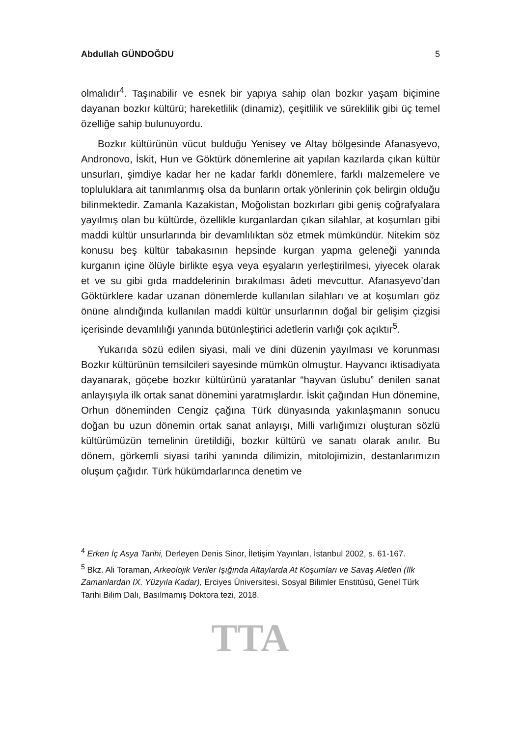Abdullah GÜNDOĞDU 5
olmalıdır<sup>4</sup>. Taşınabilir ve esnek bir yapıya sahip olan bozkır yaşam biçimine dayanan bozkır kültürü; hareketlilik (dinamiz), çeşitlilik ve süreklilik gibi üç temel özelliğe sahip bulunuyordu.
Bozkır kültürünün vücut bulduğu Yenisey ve Altay bölgesinde Afanasyevo, Andronovo, İskit, Hun ve Göktürk dönemlerine ait yapılan kazılarda çıkan kültür unsurları, şimdiye kadar her ne kadar farklı dönemlere, farklı malzemelere ve topluluklara ait tanımlanmış olsa da bunların ortak yönlerinin çok belirgin olduğu bilinmektedir. Zamanla Kazakistan, Moğolistan bozkırları gibi geniş coğrafyalara yayılmış olan bu kültürde, özellikle kurganlardan çıkan silahlar, at koşumları gibi maddi kültür unsurlarında bir devamlılıktan söz etmek mümkündür. Nitekim söz konusu beş kültür tabakasının hepsinde kurgan yapma geleneği yanında kurganın içine ölüyle birlikte eşya veya eşyaların yerleştirilmesi, yiyecek olarak et ve su gibi gıda maddelerinin bırakılması âdeti mevcuttur. Afanasyevo’dan Göktürklere kadar uzanan dönemlerde kullanılan silahları ve at koşumları göz önüne alındığında kullanılan maddi kültür unsurlarının doğal bir gelişim çizgisi içerisinde devamlılığı yanında bütünleştirici adetlerin varlığı çok açıktır<sup>5</sup>.
Yukarıda sözü edilen siyasi, mali ve dini düzenin yayılması ve korunması Bozkır kültürünün temsilcileri sayesinde mümkün olmuştur. Hayvancı iktisadiyata dayanarak, göçebe bozkır kültürünü yaratanlar “hayvan üslubu” denilen sanat anlayışıyla ilk ortak sanat dönemini yaratmışlardır. İskit çağından Hun dönemine, Orhun döneminden Cengiz çağına Türk dünyasında yakınlaşmanın sonucu doğan bu uzun dönemin ortak sanat anlayışı, Milli varlığımızı oluşturan sözlü kültürümüzün temelinin üretildiği, bozkır kültürü ve sanatı olarak anılır. Bu dönem, görkemli siyasi tarihi yanında dilimizin, mitolojimizin, destanlarımızın oluşum çağıdır. Türk hükümdarlarınca denetim ve
<sup>4</sup> Erken İç Asya Tarihi, Derleyen Denis Sinor, İletişim Yayınları, İstanbul 2002, s. 61-167.
<sup>5</sup> Bkz. Ali Toraman, Arkeolojik Veriler Işığında Altaylarda At Koşumları ve Savaş Aletleri (İlk Zamanlardan IX. Yüzyıla Kadar), Erciyes Üniversitesi, Sosyal Bilimler Enstitüsü, Genel Türk Tarihi Bilim Dalı, Basılmamış Doktora tezi, 2018.
TTA